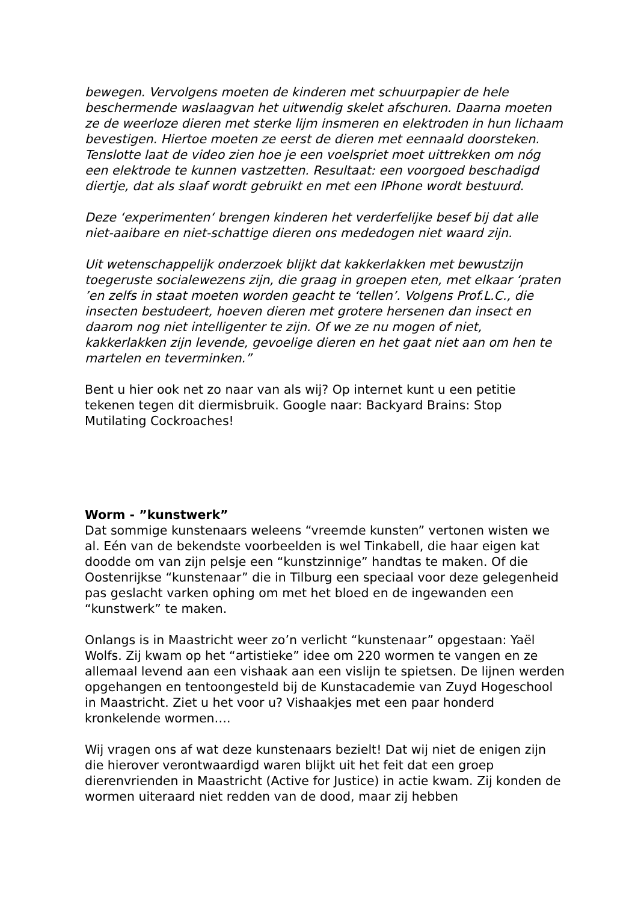bewegen. Vervolgens moeten de kinderen met schuurpapier de hele beschermende waslaagvan het uitwendig skelet afschuren. Daarna moeten ze de weerloze dieren met sterke lijm insmeren en elektroden in hun lichaam bevestigen. Hiertoe moeten ze eerst de dieren met eennaald doorsteken. Tenslotte laat de video zien hoe je een voelspriet moet uittrekken om nóg een elektrode te kunnen vastzetten. Resultaat: een voorgoed beschadigd diertje, dat als slaaf wordt gebruikt en met een IPhone wordt bestuurd.
Deze ‘experimenten‘ brengen kinderen het verderfelijke besef bij dat alle niet-aaibare en niet-schattige dieren ons mededogen niet waard zijn.
Uit wetenschappelijk onderzoek blijkt dat kakkerlakken met bewustzijn toegeruste socialewezens zijn, die graag in groepen eten, met elkaar ‘praten ’en zelfs in staat moeten worden geacht te ‘tellen’. Volgens Prof.L.C., die insecten bestudeert, hoeven dieren met grotere hersenen dan insect en daarom nog niet intelligenter te zijn. Of we ze nu mogen of niet, kakkerlakken zijn levende, gevoelige dieren en het gaat niet aan om hen te martelen en teverminken.”
Bent u hier ook net zo naar van als wij? Op internet kunt u een petitie tekenen tegen dit diermisbruik. Google naar: Backyard Brains: Stop Mutilating Cockroaches!
Worm - ”kunstwerk”
Dat sommige kunstenaars weleens “vreemde kunsten” vertonen wisten we al. Eén van de bekendste voorbeelden is wel Tinkabell, die haar eigen kat doodde om van zijn pelsje een “kunstzinnige” handtas te maken. Of die Oostenrijkse “kunstenaar” die in Tilburg een speciaal voor deze gelegenheid pas geslacht varken ophing om met het bloed en de ingewanden een “kunstwerk” te maken.
Onlangs is in Maastricht weer zo’n verlicht “kunstenaar” opgestaan: Yaël Wolfs. Zij kwam op het “artistieke” idee om 220 wormen te vangen en ze allemaal levend aan een vishaak aan een vislijn te spietsen. De lijnen werden opgehangen en tentoongesteld bij de Kunstacademie van Zuyd Hogeschool in Maastricht. Ziet u het voor u? Vishaakjes met een paar honderd kronkelende wormen….
Wij vragen ons af wat deze kunstenaars bezielt! Dat wij niet de enigen zijn die hierover verontwaardigd waren blijkt uit het feit dat een groep dierenvrienden in Maastricht (Active for Justice) in actie kwam. Zij konden de wormen uiteraard niet redden van de dood, maar zij hebben